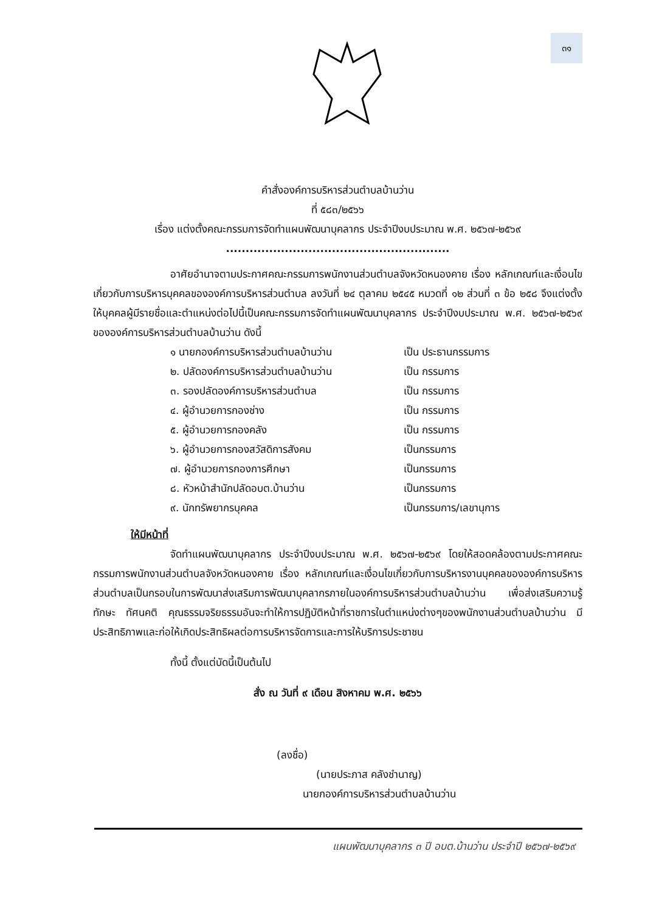๓๑
คำสั่งองค์การบริหารส่วนตำบลบ้านว่าน
ที่ ๕๘๓/๒๕๖๖
เรื่อง แต่งตั้งคณะกรรมการจัดทำแผนพัฒนาบุคลากร ประจำปีงบประมาณ พ.ศ. ๒๕๖๗-๒๕๖๙
.........................................................
อาศัยอำนาจตามประกาศคณะกรรมการพนักงานส่วนตำบลจังหวัดหนองคาย เรื่อง หลักเกณฑ์และเงื่อนไขเกี่ยวกับการบริหารบุคคลขององค์การบริหารส่วนตำบล ลงวันที่ ๒๔ ตุลาคม ๒๕๔๕ หมวดที่ ๑๒ ส่วนที่ ๓ ข้อ ๒๕๘ จึงแต่งตั้งให้บุคคลผู้มีรายชื่อและตำแหน่งต่อไปนี้เป็นคณะกรรมการจัดทำแผนพัฒนาบุคลากร ประจำปีงบประมาณ พ.ศ. ๒๕๖๗-๒๕๖๙ ขององค์การบริหารส่วนตำบลบ้านว่าน ดังนี้
๑ นายกองค์การบริหารส่วนตำบลบ้านว่าน เป็น ประธานกรรมการ
๒. ปลัดองค์การบริหารส่วนตำบลบ้านว่าน เป็น กรรมการ
๓. รองปลัดองค์การบริหารส่วนตำบล เป็น กรรมการ
๔. ผู้อำนวยการกองช่าง เป็น กรรมการ
๕. ผู้อำนวยการกองคลัง เป็น กรรมการ
๖. ผู้อำนวยการกองสวัสดิการสังคม เป็นกรรมการ
๗. ผู้อำนวยการกองการศึกษา เป็นกรรมการ
๘. หัวหน้าสำนักปลัดอบต.บ้านว่าน เป็นกรรมการ
๙. นักทรัพยากรบุคคล เป็นกรรมการ/เลขานุการ
ให้มีหน้าที่
จัดทำแผนพัฒนาบุคลากร ประจำปีงบประมาณ พ.ศ. ๒๕๖๗-๒๕๖๙ โดยให้สอดคล้องตามประกาศคณะกรรมการพนักงานส่วนตำบลจังหวัดหนองคาย เรื่อง หลักเกณฑ์และเงื่อนไขเกี่ยวกับการบริหารงานบุคคลขององค์การบริหารส่วนตำบลเป็นกรอบในการพัฒนาส่งเสริมการพัฒนาบุคลากรภายในองค์การบริหารส่วนตำบลบ้านว่าน เพื่อส่งเสริมความรู้ ทักษะ ทัศนคติ คุณธรรมจริยธรรมอันจะทำให้การปฏิบัติหน้าที่ราชการในตำแหน่งต่างๆของพนักงานส่วนตำบลบ้านว่าน มีประสิทธิภาพและก่อให้เกิดประสิทธิผลต่อการบริหารจัดการและการให้บริการประชาชน
ทั้งนี้ ตั้งแต่บัดนี้เป็นต้นไป
สั่ง ณ วันที่ ๙ เดือน สิงหาคม พ.ศ. ๒๕๖๖
(ลงชื่อ)
(นายประภาส คลังชำนาญ)
นายกองค์การบริหารส่วนตำบลบ้านว่าน
แผนพัฒนาบุคลากร ๓ ปี อบต.บ้านว่าน ประจำปี ๒๕๖๗-๒๕๖๙